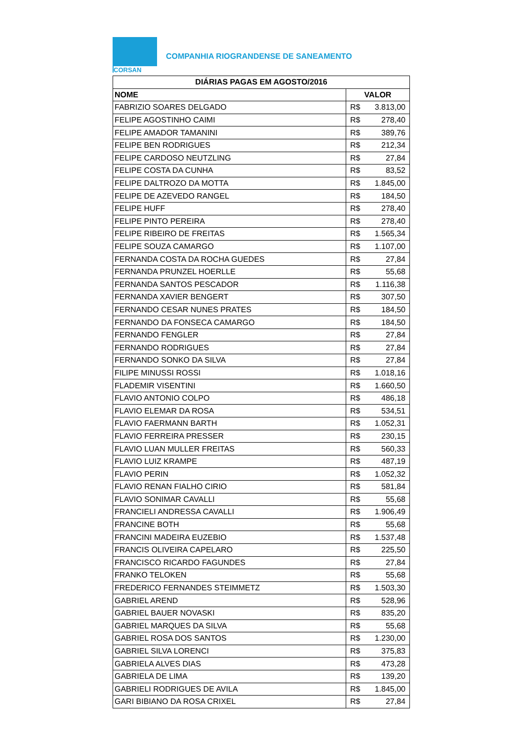CORSAN
COMPANHIA RIOGRANDENSE DE SANEAMENTO
| DIÁRIAS PAGAS EM AGOSTO/2016 | |
| --- | --- |
| NOME | VALOR |
| FABRIZIO SOARES DELGADO | R$ 3.813,00 |
| FELIPE AGOSTINHO CAIMI | R$ 278,40 |
| FELIPE AMADOR TAMANINI | R$ 389,76 |
| FELIPE BEN RODRIGUES | R$ 212,34 |
| FELIPE CARDOSO NEUTZLING | R$ 27,84 |
| FELIPE COSTA DA CUNHA | R$ 83,52 |
| FELIPE DALTROZO DA MOTTA | R$ 1.845,00 |
| FELIPE DE AZEVEDO RANGEL | R$ 184,50 |
| FELIPE HUFF | R$ 278,40 |
| FELIPE PINTO PEREIRA | R$ 278,40 |
| FELIPE RIBEIRO DE FREITAS | R$ 1.565,34 |
| FELIPE SOUZA CAMARGO | R$ 1.107,00 |
| FERNANDA COSTA DA ROCHA GUEDES | R$ 27,84 |
| FERNANDA PRUNZEL HOERLLE | R$ 55,68 |
| FERNANDA SANTOS PESCADOR | R$ 1.116,38 |
| FERNANDA XAVIER BENGERT | R$ 307,50 |
| FERNANDO CESAR NUNES PRATES | R$ 184,50 |
| FERNANDO DA FONSECA CAMARGO | R$ 184,50 |
| FERNANDO FENGLER | R$ 27,84 |
| FERNANDO RODRIGUES | R$ 27,84 |
| FERNANDO SONKO DA SILVA | R$ 27,84 |
| FILIPE MINUSSI ROSSI | R$ 1.018,16 |
| FLADEMIR VISENTINI | R$ 1.660,50 |
| FLAVIO ANTONIO COLPO | R$ 486,18 |
| FLAVIO ELEMAR DA ROSA | R$ 534,51 |
| FLAVIO FAERMANN BARTH | R$ 1.052,31 |
| FLAVIO FERREIRA PRESSER | R$ 230,15 |
| FLAVIO LUAN MULLER FREITAS | R$ 560,33 |
| FLAVIO LUIZ KRAMPE | R$ 487,19 |
| FLAVIO PERIN | R$ 1.052,32 |
| FLAVIO RENAN FIALHO CIRIO | R$ 581,84 |
| FLAVIO SONIMAR CAVALLI | R$ 55,68 |
| FRANCIELI ANDRESSA CAVALLI | R$ 1.906,49 |
| FRANCINE BOTH | R$ 55,68 |
| FRANCINI MADEIRA EUZEBIO | R$ 1.537,48 |
| FRANCIS OLIVEIRA CAPELARO | R$ 225,50 |
| FRANCISCO RICARDO FAGUNDES | R$ 27,84 |
| FRANKO TELOKEN | R$ 55,68 |
| FREDERICO FERNANDES STEIMMETZ | R$ 1.503,30 |
| GABRIEL AREND | R$ 528,96 |
| GABRIEL BAUER NOVASKI | R$ 835,20 |
| GABRIEL MARQUES DA SILVA | R$ 55,68 |
| GABRIEL ROSA DOS SANTOS | R$ 1.230,00 |
| GABRIEL SILVA LORENCI | R$ 375,83 |
| GABRIELA ALVES DIAS | R$ 473,28 |
| GABRIELA DE LIMA | R$ 139,20 |
| GABRIELI RODRIGUES DE AVILA | R$ 1.845,00 |
| GARI BIBIANO DA ROSA CRIXEL | R$ 27,84 |